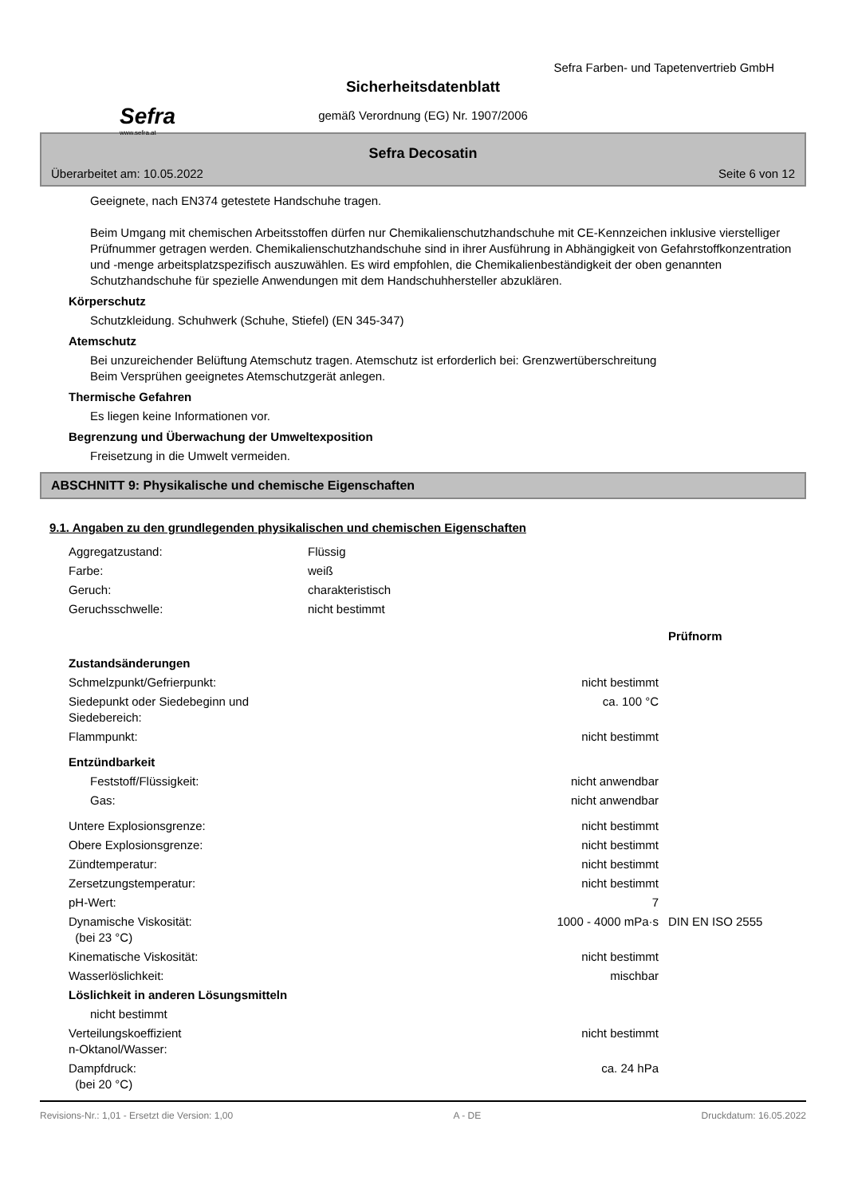Sefra Farben- und Tapetenvertrieb GmbH
Sefra
www.sefra.at
Sicherheitsdatenblatt
gemäß Verordnung (EG) Nr. 1907/2006
Sefra Decosatin
Überarbeitet am: 10.05.2022 Seite 6 von 12
Geeignete, nach EN374 getestete Handschuhe tragen.
Beim Umgang mit chemischen Arbeitsstoffen dürfen nur Chemikalienschutzhandschuhe mit CE-Kennzeichen inklusive vierstelliger Prüfnummer getragen werden. Chemikalienschutzhandschuhe sind in ihrer Ausführung in Abhängigkeit von Gefahrstoffkonzentration und -menge arbeitsplatzspezifisch auszuwählen. Es wird empfohlen, die Chemikalienbeständigkeit der oben genannten Schutzhandschuhe für spezielle Anwendungen mit dem Handschuhhersteller abzuklären.
Körperschutz
Schutzkleidung. Schuhwerk (Schuhe, Stiefel) (EN 345-347)
Atemschutz
Bei unzureichender Belüftung Atemschutz tragen. Atemschutz ist erforderlich bei: Grenzwertüberschreitung
Beim Versprühen geeignetes Atemschutzgerät anlegen.
Thermische Gefahren
Es liegen keine Informationen vor.
Begrenzung und Überwachung der Umweltexposition
Freisetzung in die Umwelt vermeiden.
ABSCHNITT 9: Physikalische und chemische Eigenschaften
9.1. Angaben zu den grundlegenden physikalischen und chemischen Eigenschaften
| Aggregatzustand: | Flüssig |
| Farbe: | weiß |
| Geruch: | charakteristisch |
| Geruchsschwelle: | nicht bestimmt |
| | | Prüfnorm |
| Zustandsänderungen | | |
| Schmelzpunkt/Gefrierpunkt: | nicht bestimmt | |
| Siedepunkt oder Siedebeginn und Siedebereich: | ca. 100 °C | |
| Flammpunkt: | nicht bestimmt | |
| Entzündbarkeit | | |
| Feststoff/Flüssigkeit: | nicht anwendbar | |
| Gas: | nicht anwendbar | |
| Untere Explosionsgrenze: | nicht bestimmt | |
| Obere Explosionsgrenze: | nicht bestimmt | |
| Zündtemperatur: | nicht bestimmt | |
| Zersetzungstemperatur: | nicht bestimmt | |
| pH-Wert: | 7 | |
| Dynamische Viskosität: (bei 23 °C) | 1000 - 4000 mPa·s | DIN EN ISO 2555 |
| Kinematische Viskosität: | nicht bestimmt | |
| Wasserlöslichkeit: | mischbar | |
| Löslichkeit in anderen Lösungsmitteln | | |
| nicht bestimmt | | |
| Verteilungskoeffizient n-Oktanol/Wasser: | nicht bestimmt | |
| Dampfdruck: (bei 20 °C) | ca. 24 hPa | |
Revisions-Nr.: 1,01 - Ersetzt die Version: 1,00 A - DE Druckdatum: 16.05.2022